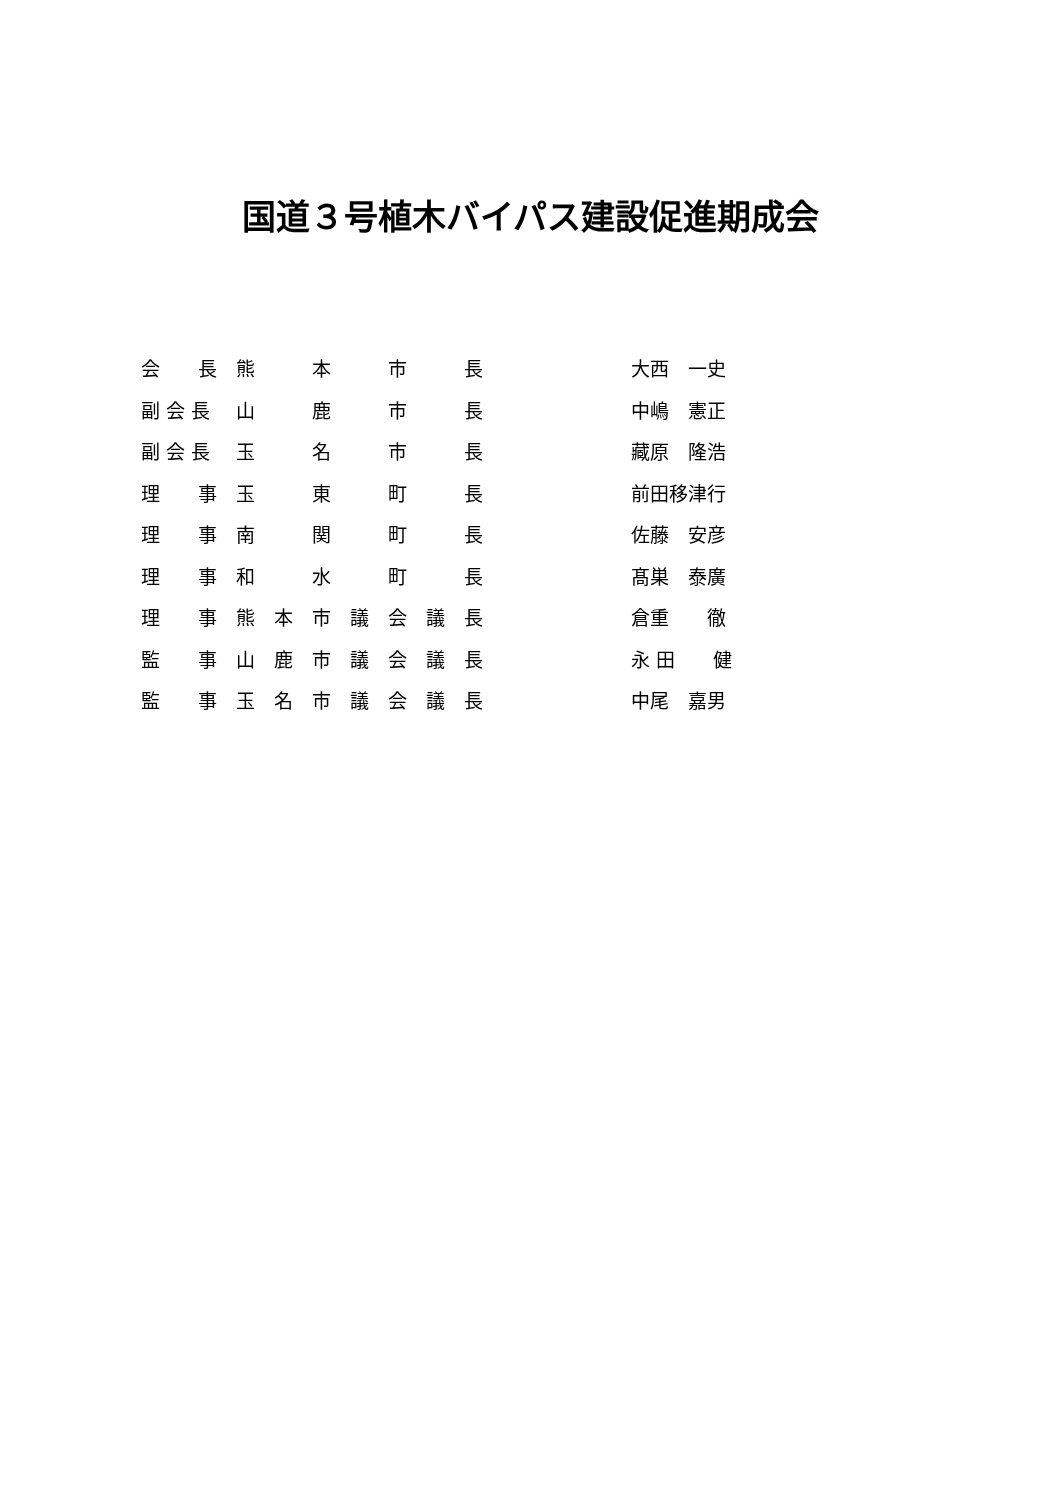国道３号植木バイパス建設促進期成会
| 会 長 | 熊 本 市 長 | 大西 一史 |
| 副 会 長 | 山 鹿 市 長 | 中嶋 憲正 |
| 副 会 長 | 玉 名 市 長 | 藏原 隆浩 |
| 理 事 | 玉 東 町 長 | 前田移津行 |
| 理 事 | 南 関 町 長 | 佐藤 安彦 |
| 理 事 | 和 水 町 長 | 髙巣 泰廣 |
| 理 事 | 熊 本 市 議 会 議 長 | 倉重 徹 |
| 監 事 | 山 鹿 市 議 会 議 長 | 永 田 健 |
| 監 事 | 玉 名 市 議 会 議 長 | 中尾 嘉男 |